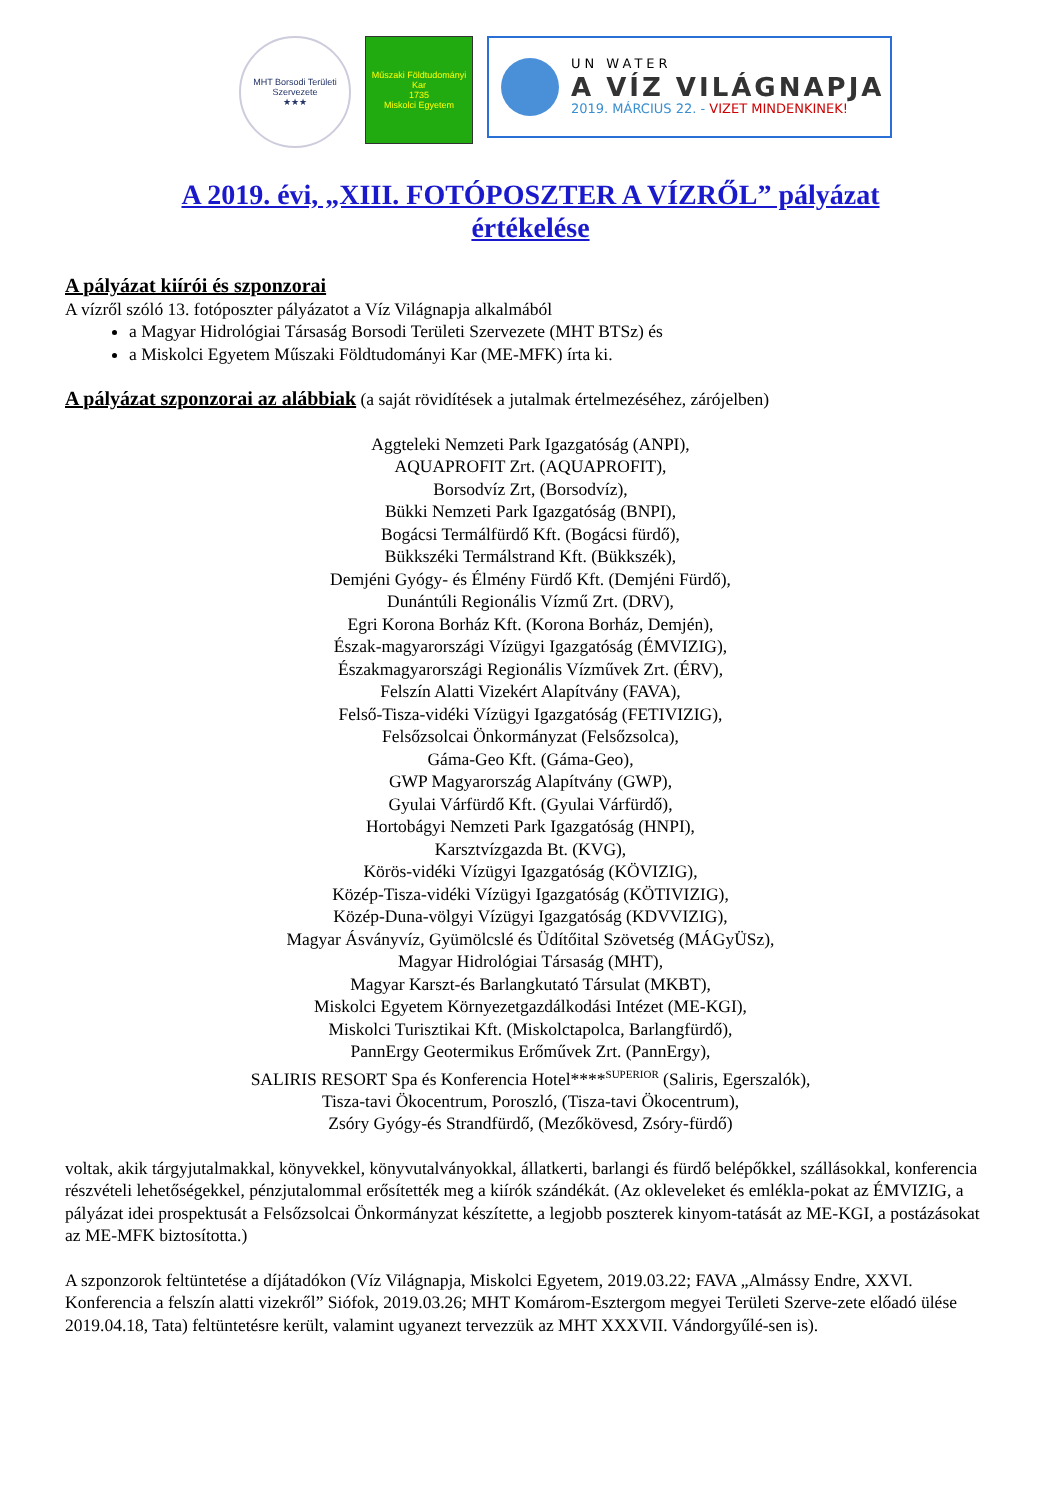MHT Borsodi Területi Szervezete
★★★
Műszaki Földtudományi Kar
1735
Miskolci Egyetem
UN WATER
A VÍZ VILÁGNAPJA
2019. MÁRCIUS 22. - VIZET MINDENKINEK!
A 2019. évi, „XIII. FOTÓPOSZTER A VÍZRŐL” pályázat
értékelése
A pályázat kiírói és szponzorai
A vízről szóló 13. fotóposzter pályázatot a Víz Világnapja alkalmából
a Magyar Hidrológiai Társaság Borsodi Területi Szervezete (MHT BTSz) és
a Miskolci Egyetem Műszaki Földtudományi Kar (ME-MFK) írta ki.
A pályázat szponzorai az alábbiak
(a saját rövidítések a jutalmak értelmezéséhez, zárójelben)
Aggteleki Nemzeti Park Igazgatóság (ANPI),
AQUAPROFIT Zrt. (AQUAPROFIT),
Borsodvíz Zrt, (Borsodvíz),
Bükki Nemzeti Park Igazgatóság (BNPI),
Bogácsi Termálfürdő Kft. (Bogácsi fürdő),
Bükkszéki Termálstrand Kft. (Bükkszék),
Demjéni Gyógy- és Élmény Fürdő Kft. (Demjéni Fürdő),
Dunántúli Regionális Vízmű Zrt. (DRV),
Egri Korona Borház Kft. (Korona Borház, Demjén),
Észak-magyarországi Vízügyi Igazgatóság (ÉMVIZIG),
Északmagyarországi Regionális Vízművek Zrt. (ÉRV),
Felszín Alatti Vizekért Alapítvány (FAVA),
Felső-Tisza-vidéki Vízügyi Igazgatóság (FETIVIZIG),
Felsőzsolcai Önkormányzat (Felsőzsolca),
Gáma-Geo Kft. (Gáma-Geo),
GWP Magyarország Alapítvány (GWP),
Gyulai Várfürdő Kft. (Gyulai Várfürdő),
Hortobágyi Nemzeti Park Igazgatóság (HNPI),
Karsztvízgazda Bt. (KVG),
Körös-vidéki Vízügyi Igazgatóság (KÖVIZIG),
Közép-Tisza-vidéki Vízügyi Igazgatóság (KÖTIVIZIG),
Közép-Duna-völgyi Vízügyi Igazgatóság (KDVVIZIG),
Magyar Ásványvíz, Gyümölcslé és Üdítőital Szövetség (MÁGyÜSz),
Magyar Hidrológiai Társaság (MHT),
Magyar Karszt-és Barlangkutató Társulat (MKBT),
Miskolci Egyetem Környezetgazdálkodási Intézet (ME-KGI),
Miskolci Turisztikai Kft. (Miskolctapolca, Barlangfürdő),
PannErgy Geotermikus Erőművek Zrt. (PannErgy),
SALIRIS RESORT Spa és Konferencia Hotel****<sup>SUPERIOR</sup> (Saliris, Egerszalók),
Tisza-tavi Ökocentrum, Poroszló, (Tisza-tavi Ökocentrum),
Zsóry Gyógy-és Strandfürdő, (Mezőkövesd, Zsóry-fürdő)
voltak, akik tárgyjutalmakkal, könyvekkel, könyvutalványokkal, állatkerti, barlangi és fürdő belépőkkel, szállásokkal, konferencia részvételi lehetőségekkel, pénzjutalommal erősítették meg a kiírók szándékát. (Az okleveleket és emlékla-pokat az ÉMVIZIG, a pályázat idei prospektusát a Felsőzsolcai Önkormányzat készítette, a legjobb poszterek kinyom-tatását az ME-KGI, a postázásokat az ME-MFK biztosította.)
A szponzorok feltüntetése a díjátadókon (Víz Világnapja, Miskolci Egyetem, 2019.03.22; FAVA „Almássy Endre, XXVI. Konferencia a felszín alatti vizekről” Siófok, 2019.03.26; MHT Komárom-Esztergom megyei Területi Szerve-zete előadó ülése 2019.04.18, Tata) feltüntetésre került, valamint ugyanezt tervezzük az MHT XXXVII. Vándorgyűlé-sen is).